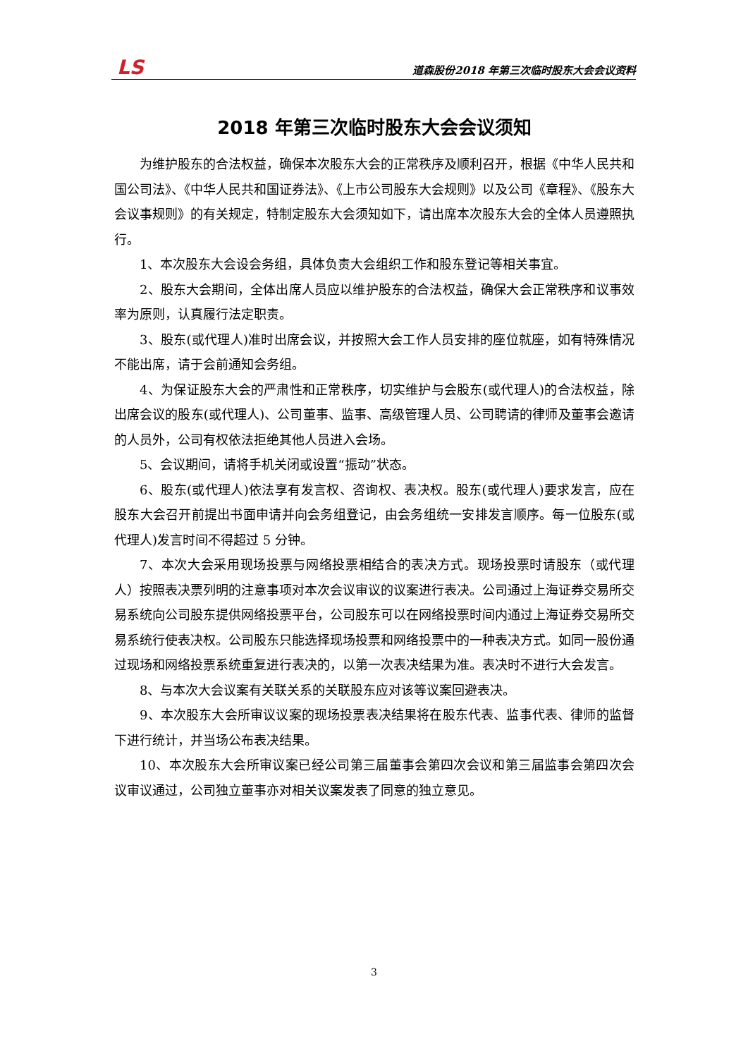LS 道森股份2018 年第三次临时股东大会会议资料
2018 年第三次临时股东大会会议须知
为维护股东的合法权益，确保本次股东大会的正常秩序及顺利召开，根据《中华人民共和国公司法》、《中华人民共和国证券法》、《上市公司股东大会规则》以及公司《章程》、《股东大会议事规则》的有关规定，特制定股东大会须知如下，请出席本次股东大会的全体人员遵照执行。
1、本次股东大会设会务组，具体负责大会组织工作和股东登记等相关事宜。
2、股东大会期间，全体出席人员应以维护股东的合法权益，确保大会正常秩序和议事效率为原则，认真履行法定职责。
3、股东(或代理人)准时出席会议，并按照大会工作人员安排的座位就座，如有特殊情况不能出席，请于会前通知会务组。
4、为保证股东大会的严肃性和正常秩序，切实维护与会股东(或代理人)的合法权益，除出席会议的股东(或代理人)、公司董事、监事、高级管理人员、公司聘请的律师及董事会邀请的人员外，公司有权依法拒绝其他人员进入会场。
5、会议期间，请将手机关闭或设置“振动”状态。
6、股东(或代理人)依法享有发言权、咨询权、表决权。股东(或代理人)要求发言，应在股东大会召开前提出书面申请并向会务组登记，由会务组统一安排发言顺序。每一位股东(或代理人)发言时间不得超过 5 分钟。
7、本次大会采用现场投票与网络投票相结合的表决方式。现场投票时请股东（或代理人）按照表决票列明的注意事项对本次会议审议的议案进行表决。公司通过上海证券交易所交易系统向公司股东提供网络投票平台，公司股东可以在网络投票时间内通过上海证券交易所交易系统行使表决权。公司股东只能选择现场投票和网络投票中的一种表决方式。如同一股份通过现场和网络投票系统重复进行表决的，以第一次表决结果为准。表决时不进行大会发言。
8、与本次大会议案有关联关系的关联股东应对该等议案回避表决。
9、本次股东大会所审议议案的现场投票表决结果将在股东代表、监事代表、律师的监督下进行统计，并当场公布表决结果。
10、本次股东大会所审议案已经公司第三届董事会第四次会议和第三届监事会第四次会议审议通过，公司独立董事亦对相关议案发表了同意的独立意见。
3